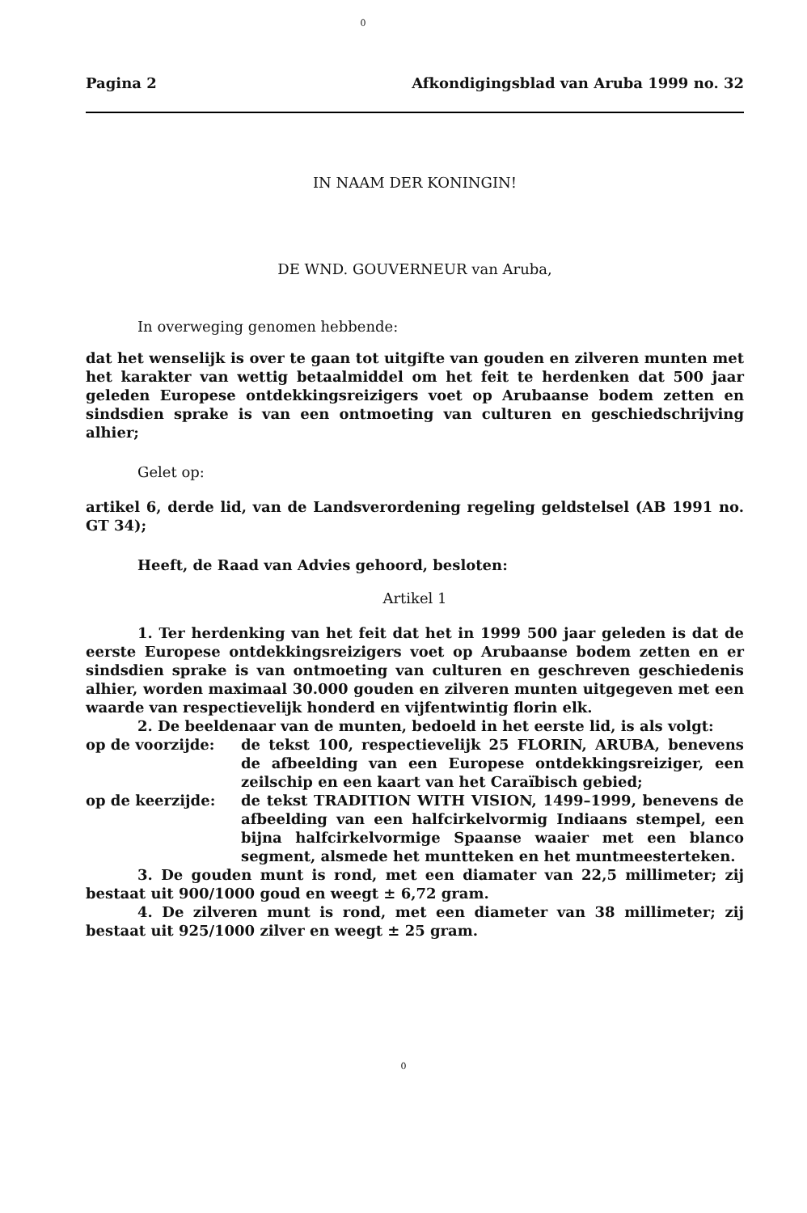0
Pagina 2 Afkondigingsblad van Aruba 1999 no. 32
IN NAAM DER KONINGIN!
DE WND. GOUVERNEUR van Aruba,
In overweging genomen hebbende:
dat het wenselijk is over te gaan tot uitgifte van gouden en zilveren munten met het karakter van wettig betaalmiddel om het feit te herdenken dat 500 jaar geleden Europese ontdekkingsreizigers voet op Arubaanse bodem zetten en sindsdien sprake is van een ontmoeting van culturen en geschiedschrijving alhier;
Gelet op:
artikel 6, derde lid, van de Landsverordening regeling geldstelsel (AB 1991 no. GT 34);
Heeft, de Raad van Advies gehoord, besloten:
Artikel 1
1. Ter herdenking van het feit dat het in 1999 500 jaar geleden is dat de eerste Europese ontdekkingsreizigers voet op Arubaanse bodem zetten en er sindsdien sprake is van ontmoeting van culturen en geschreven geschiedenis alhier, worden maximaal 30.000 gouden en zilveren munten uitgegeven met een waarde van respectievelijk honderd en vijfentwintig florin elk.
2. De beeldenaar van de munten, bedoeld in het eerste lid, is als volgt:
op de voorzijde: de tekst 100, respectievelijk 25 FLORIN, ARUBA, benevens de afbeelding van een Europese ontdekkingsreiziger, een zeilschip en een kaart van het Caraïbisch gebied;
op de keerzijde: de tekst TRADITION WITH VISION, 1499–1999, benevens de afbeelding van een halfcirkelvormig Indiaans stempel, een bijna halfcirkelvormige Spaanse waaier met een blanco segment, alsmede het muntteken en het muntmeesterteken.
3. De gouden munt is rond, met een diamater van 22,5 millimeter; zij bestaat uit 900/1000 goud en weegt ± 6,72 gram.
4. De zilveren munt is rond, met een diameter van 38 millimeter; zij bestaat uit 925/1000 zilver en weegt ± 25 gram.
0